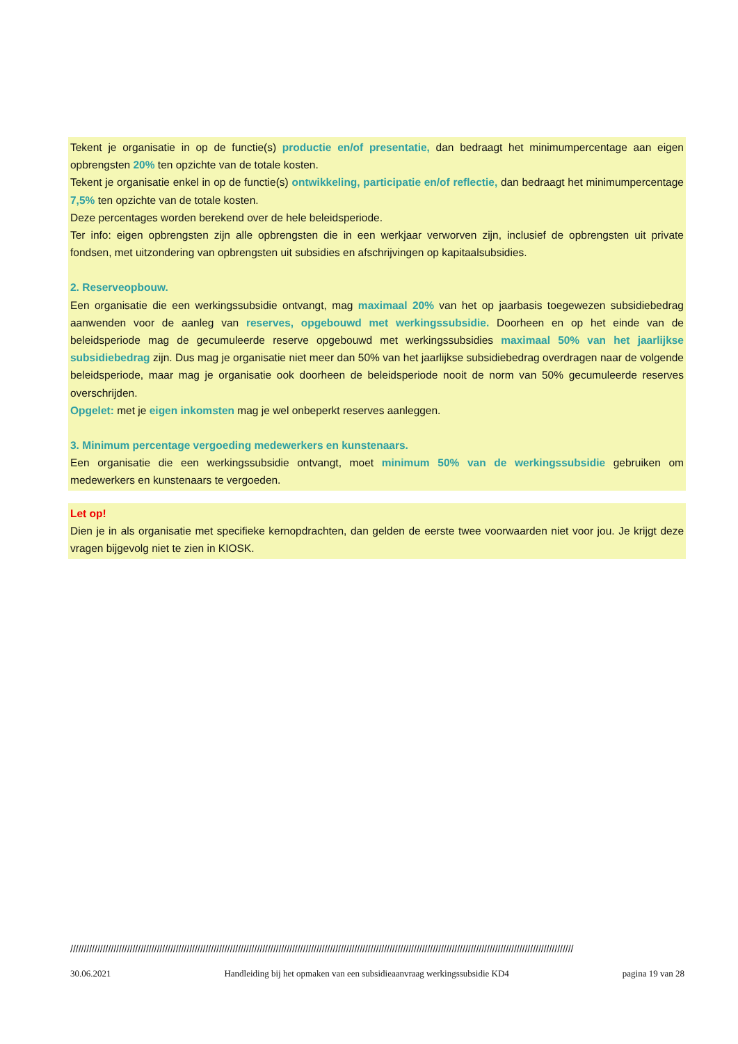Tekent je organisatie in op de functie(s) productie en/of presentatie, dan bedraagt het minimumpercentage aan eigen opbrengsten 20% ten opzichte van de totale kosten.
Tekent je organisatie enkel in op de functie(s) ontwikkeling, participatie en/of reflectie, dan bedraagt het minimumpercentage 7,5% ten opzichte van de totale kosten.
Deze percentages worden berekend over de hele beleidsperiode.
Ter info: eigen opbrengsten zijn alle opbrengsten die in een werkjaar verworven zijn, inclusief de opbrengsten uit private fondsen, met uitzondering van opbrengsten uit subsidies en afschrijvingen op kapitaalsubsidies.
2. Reserveopbouw.
Een organisatie die een werkingssubsidie ontvangt, mag maximaal 20% van het op jaarbasis toegewezen subsidiebedrag aanwenden voor de aanleg van reserves, opgebouwd met werkingssubsidie. Doorheen en op het einde van de beleidsperiode mag de gecumuleerde reserve opgebouwd met werkingssubsidies maximaal 50% van het jaarlijkse subsidiebedrag zijn. Dus mag je organisatie niet meer dan 50% van het jaarlijkse subsidiebedrag overdragen naar de volgende beleidsperiode, maar mag je organisatie ook doorheen de beleidsperiode nooit de norm van 50% gecumuleerde reserves overschrijden.
Opgelet: met je eigen inkomsten mag je wel onbeperkt reserves aanleggen.
3. Minimum percentage vergoeding medewerkers en kunstenaars.
Een organisatie die een werkingssubsidie ontvangt, moet minimum 50% van de werkingssubsidie gebruiken om medewerkers en kunstenaars te vergoeden.
Let op!
Dien je in als organisatie met specifieke kernopdrachten, dan gelden de eerste twee voorwaarden niet voor jou. Je krijgt deze vragen bijgevolg niet te zien in KIOSK.
//////////////////////////////////////////////////////////////////////////////////////////////////////////////////////////////////////////////////////////////////////////////////////////
30.06.2021 Handleiding bij het opmaken van een subsidieaanvraag werkingssubsidie KD4 pagina 19 van 28